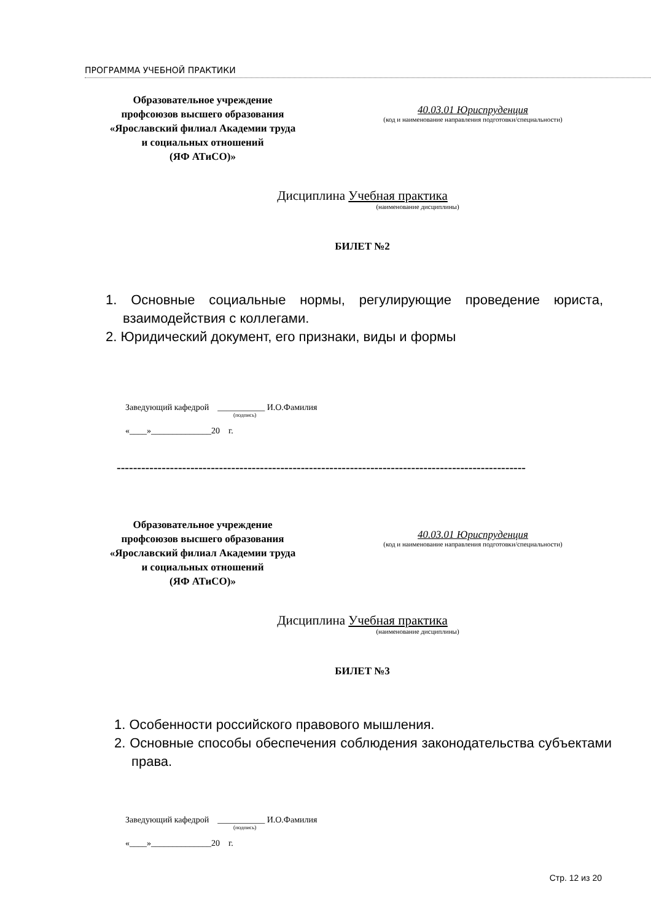ПРОГРАММА УЧЕБНОЙ ПРАКТИКИ
Образовательное учреждение
профсоюзов высшего образования
«Ярославский филиал Академии труда
и социальных отношений
(ЯФ АТиСО)»
40.03.01 Юриспруденция
(код и наименование направления подготовки/специальности)
Дисциплина Учебная практика
(наименование дисциплины)
БИЛЕТ №2
1. Основные социальные нормы, регулирующие проведение юриста, взаимодействия с коллегами.
2. Юридический документ, его признаки, виды и формы
Заведующий кафедрой ___________ И.О.Фамилия
(подпись)
«____»______________20 г.
----------------------------------------------------------------------------------------------------
Образовательное учреждение
профсоюзов высшего образования
«Ярославский филиал Академии труда
и социальных отношений
(ЯФ АТиСО)»
40.03.01 Юриспруденция
(код и наименование направления подготовки/специальности)
Дисциплина Учебная практика
(наименование дисциплины)
БИЛЕТ №3
1. Особенности российского правового мышления.
2. Основные способы обеспечения соблюдения законодательства субъектами права.
Заведующий кафедрой ___________ И.О.Фамилия
(подпись)
«____»______________20 г.
Стр. 12 из 20